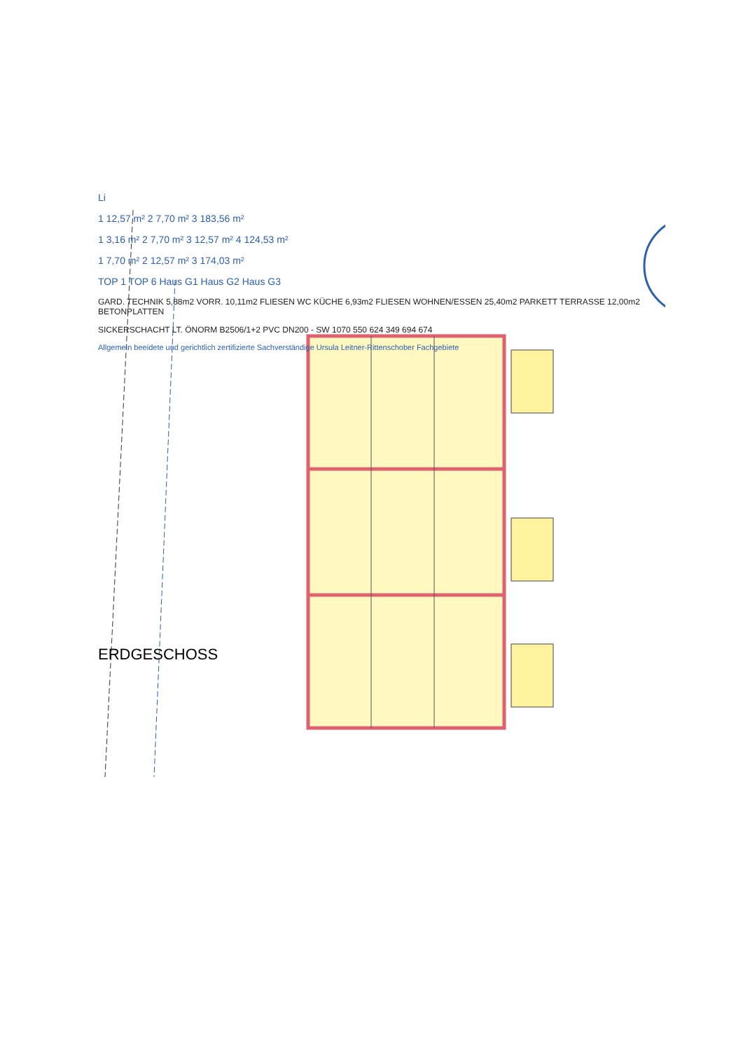Li
1 12,57 m² 2 7,70 m² 3 183,56 m²
1 3,16 m² 2 7,70 m² 3 12,57 m² 4 124,53 m²
1 7,70 m² 2 12,57 m² 3 174,03 m²
TOP 1 TOP 6 Haus G1 Haus G2 Haus G3
GARD. TECHNIK 5,88m2 VORR. 10,11m2 FLIESEN WC KÜCHE 6,93m2 FLIESEN WOHNEN/ESSEN 25,40m2 PARKETT TERRASSE 12,00m2 BETONPLATTEN
SICKERSCHACHT LT. ÖNORM B2506/1+2 PVC DN200 - SW 1070 550 624 349 694 674
Allgemein beeidete und gerichtlich zertifizierte Sachverständige Ursula Leitner-Rittenschober Fachgebiete
ERDGESCHOSS